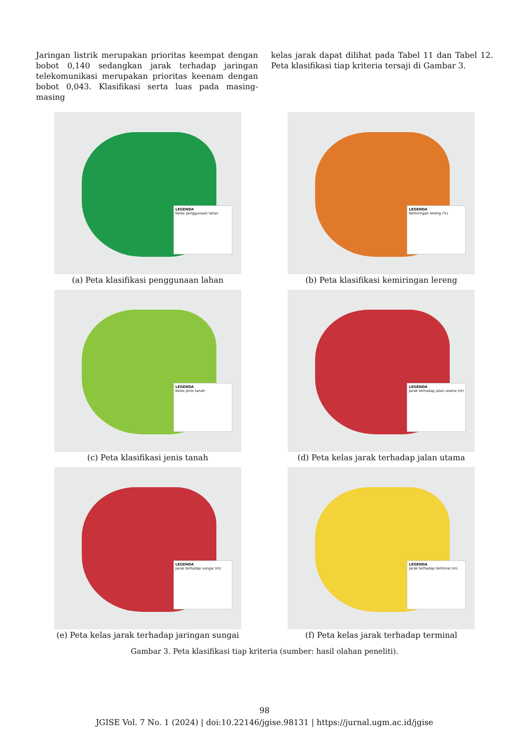Jaringan listrik merupakan prioritas keempat dengan bobot 0,140 sedangkan jarak terhadap jaringan telekomunikasi merupakan prioritas keenam dengan bobot 0,043. Klasifikasi serta luas pada masing-masing
kelas jarak dapat dilihat pada Tabel 11 dan Tabel 12. Peta klasifikasi tiap kriteria tersaji di Gambar 3.
LEGENDA
Kelas penggunaan lahan
(a) Peta klasifikasi penggunaan lahan
LEGENDA
Kemiringan lereng (%)
(b) Peta klasifikasi kemiringan lereng
LEGENDA
Kelas jenis tanah
(c) Peta klasifikasi jenis tanah
LEGENDA
Jarak terhadap jalan utama (m)
(d) Peta kelas jarak terhadap jalan utama
LEGENDA
Jarak terhadap sungai (m)
(e) Peta kelas jarak terhadap jaringan sungai
LEGENDA
Jarak terhadap terminal (m)
(f) Peta kelas jarak terhadap terminal
Gambar 3. Peta klasifikasi tiap kriteria (sumber: hasil olahan peneliti).
98
JGISE Vol. 7 No. 1 (2024) | doi:10.22146/jgise.98131 | https://jurnal.ugm.ac.id/jgise